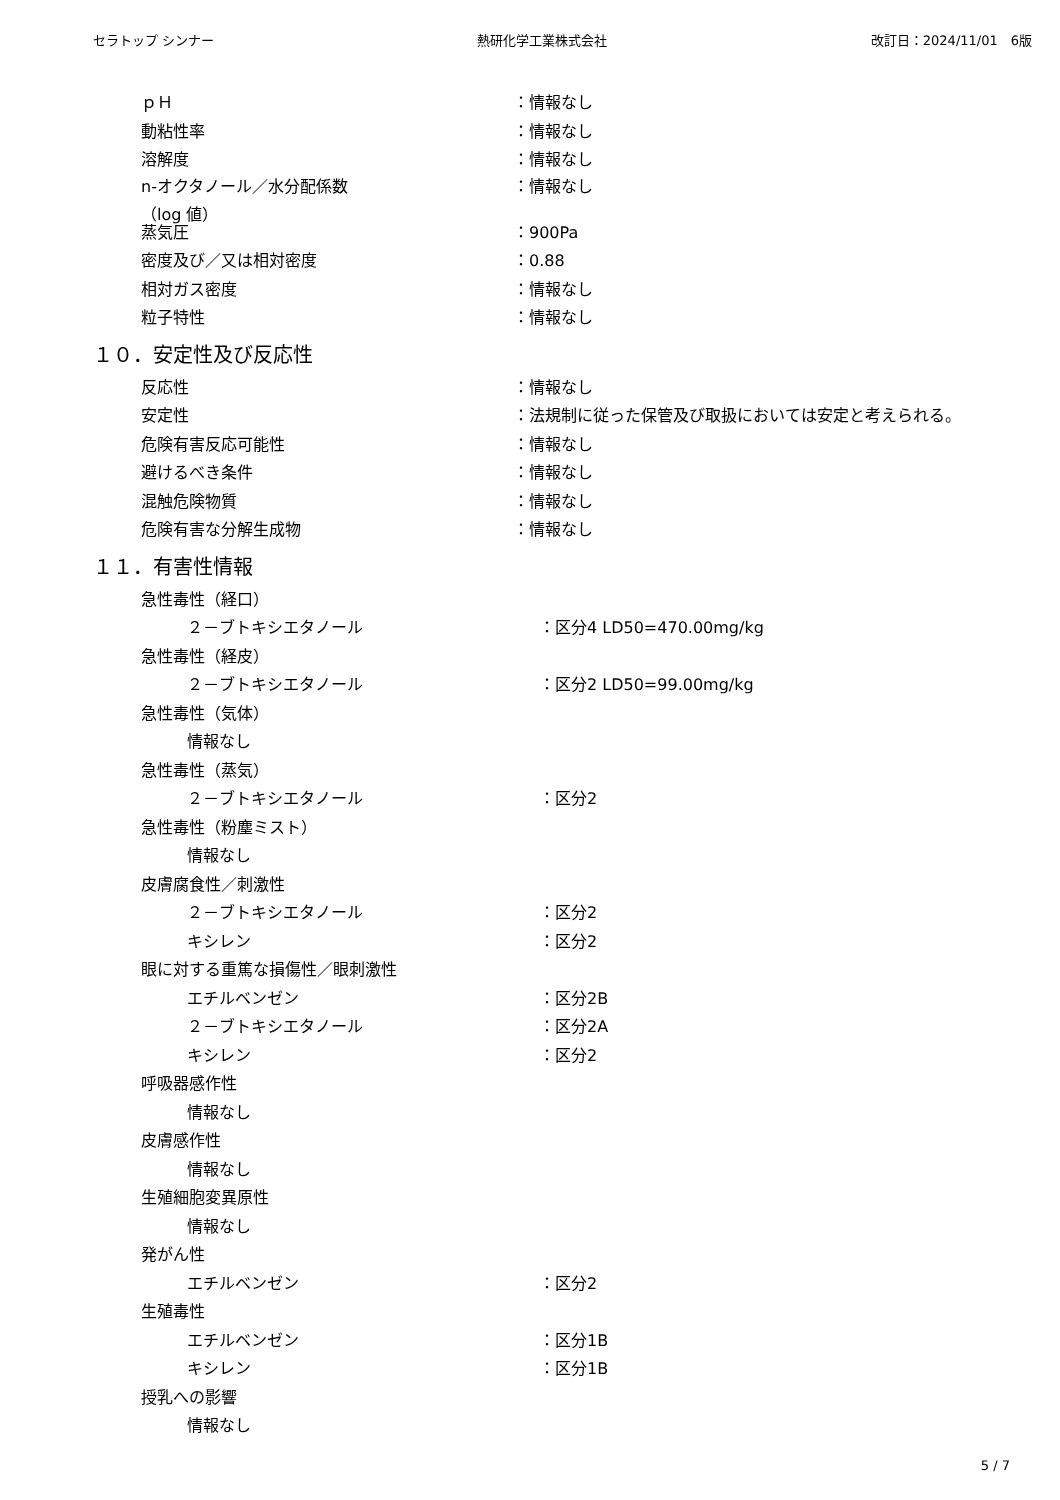セラトップ シンナー 熱研化学工業株式会社 改訂日：2024/11/01　6版
ｐＨ ：情報なし
動粘性率 ：情報なし
溶解度 ：情報なし
n-オクタノール／水分配係数
（log 値） ：情報なし
蒸気圧 ：900Pa
密度及び／又は相対密度 ：0.88
相対ガス密度 ：情報なし
粒子特性 ：情報なし
１０．安定性及び反応性
反応性 ：情報なし
安定性 ：法規制に従った保管及び取扱においては安定と考えられる。
危険有害反応可能性 ：情報なし
避けるべき条件 ：情報なし
混触危険物質 ：情報なし
危険有害な分解生成物 ：情報なし
１１．有害性情報
急性毒性（経口）
２－ブトキシエタノール ：区分4 LD50=470.00mg/kg
急性毒性（経皮）
２－ブトキシエタノール ：区分2 LD50=99.00mg/kg
急性毒性（気体）
情報なし
急性毒性（蒸気）
２－ブトキシエタノール ：区分2
急性毒性（粉塵ミスト）
情報なし
皮膚腐食性／刺激性
２－ブトキシエタノール ：区分2
キシレン ：区分2
眼に対する重篤な損傷性／眼刺激性
エチルベンゼン ：区分2B
２－ブトキシエタノール ：区分2A
キシレン ：区分2
呼吸器感作性
情報なし
皮膚感作性
情報なし
生殖細胞変異原性
情報なし
発がん性
エチルベンゼン ：区分2
生殖毒性
エチルベンゼン ：区分1B
キシレン ：区分1B
授乳への影響
情報なし
5 / 7